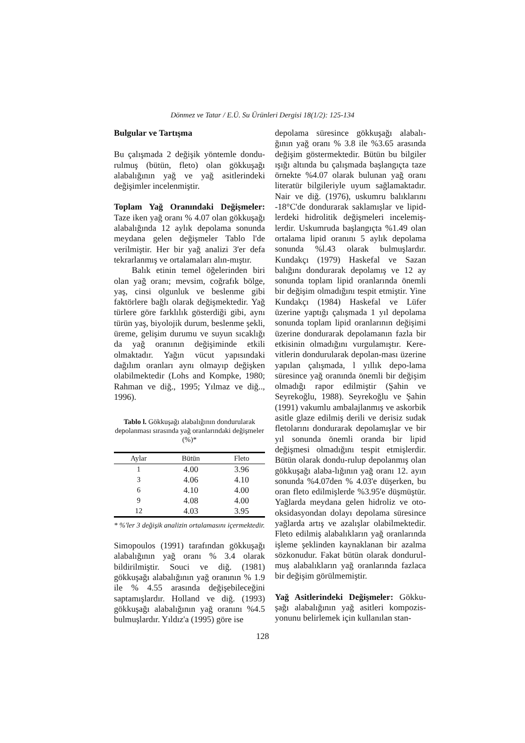Dönmez ve Tatar / E.Ü. Su Ürünleri Dergisi 18(1/2): 125-134
Bulgular ve Tartışma
Bu çalışmada 2 değişik yöntemle dondu-rulmuş (bütün, fleto) olan gökkuşağı alabalığının yağ ve yağ asitlerindeki değişimler incelenmiştir.
Toplam Yağ Oranındaki Değişmeler: Taze iken yağ oranı % 4.07 olan gökkuşağı alabalığında 12 aylık depolama sonunda meydana gelen değişmeler Tablo l'de verilmiştir. Her bir yağ analizi 3'er defa tekrarlanmış ve ortalamaları alın-mıştır.
Balık etinin temel öğelerinden biri olan yağ oranı; mevsim, coğrafık bölge, yaş, cinsi olgunluk ve beslenme gibi faktörlere bağlı olarak değişmektedir. Yağ türlere göre farklılık gösterdiği gibi, aynı türün yaş, biyolojik durum, beslenme şekli, üreme, gelişim durumu ve suyun sıcaklığı da yağ oranının değişiminde etkili olmaktadır. Yağın vücut yapısındaki dağılım oranları aynı olmayıp değişken olabilmektedir (Lohs and Kompke, 1980; Rahman ve diğ., 1995; Yılmaz ve diğ.., 1996).
Tablo l. Gökkuşağı alabalığının dondurularak depolanması sırasında yağ oranlarındaki değişmeler (%)*
| Aylar | Bütün | Fleto |
| --- | --- | --- |
| 1 | 4.00 | 3.96 |
| 3 | 4.06 | 4.10 |
| 6 | 4.10 | 4.00 |
| 9 | 4.08 | 4.00 |
| 12 | 4.03 | 3.95 |
* %'ler 3 değişik analizin ortalamasını içermektedir.
Simopoulos (1991) tarafından gökkuşağı alabalığının yağ oranı % 3.4 olarak bildirilmiştir. Souci ve diğ. (1981) gökkuşağı alabalığının yağ oranının % 1.9 ile % 4.55 arasında değişebileceğini saptamışlardır. Holland ve diğ. (1993) gökkuşağı alabalığının yağ oranını %4.5 bulmuşlardır. Yıldız'a (1995) göre ise
depolama süresince gökkuşağı alabalı-ğının yağ oranı % 3.8 ile %3.65 arasında değişim göstermektedir. Bütün bu bilgiler ışığı altında bu çalışmada başlangıçta taze örnekte %4.07 olarak bulunan yağ oranı literatür bilgileriyle uyum sağlamaktadır. Nair ve diğ. (1976), uskumru balıklarını -18°C'de dondurarak saklamışlar ve lipid-lerdeki hidrolitik değişmeleri incelemiş-lerdir. Uskumruda başlangıçta %1.49 olan ortalama lipid oranını 5 aylık depolama sonunda %l.43 olarak bulmuşlardır. Kundakçı (1979) Haskefal ve Sazan balığını dondurarak depolamış ve 12 ay sonunda toplam lipid oranlarında önemli bir değişim olmadığını tespit etmiştir. Yine Kundakçı (1984) Haskefal ve Lüfer üzerine yaptığı çalışmada 1 yıl depolama sonunda toplam lipid oranlarının değişimi üzerine dondurarak depolamanın fazla bir etkisinin olmadığını vurgulamıştır. Kere-vitlerin dondurularak depolan-ması üzerine yapılan çalışmada, l yıllık depo-lama süresince yağ oranında önemli bir değişim olmadığı rapor edilmiştir (Şahin ve Seyrekoğlu, 1988). Seyrekoğlu ve Şahin (1991) vakumlu ambalajlanmış ve askorbik asitle glaze edilmiş derili ve derisiz sudak fletolarını dondurarak depolamışlar ve bir yıl sonunda önemli oranda bir lipid değişmesi olmadığını tespit etmişlerdir. Bütün olarak dondu-rulup depolanmış olan gökkuşağı alaba-lığının yağ oranı 12. ayın sonunda %4.07den % 4.03'e düşerken, bu oran fleto edilmişlerde %3.95'e düşmüştür. Yağlarda meydana gelen hidroliz ve oto-oksidasyondan dolayı depolama süresince yağlarda artış ve azalışlar olabilmektedir. Fleto edilmiş alabalıkların yağ oranlarında işleme şeklinden kaynaklanan bir azalma sözkonudur. Fakat bütün olarak dondurul-muş alabalıkların yağ oranlarında fazlaca bir değişim görülmemiştir.
Yağ Asitlerindeki Değişmeler: Gökku-şağı alabalığının yağ asitleri kompozis-yonunu belirlemek için kullanılan stan-
128